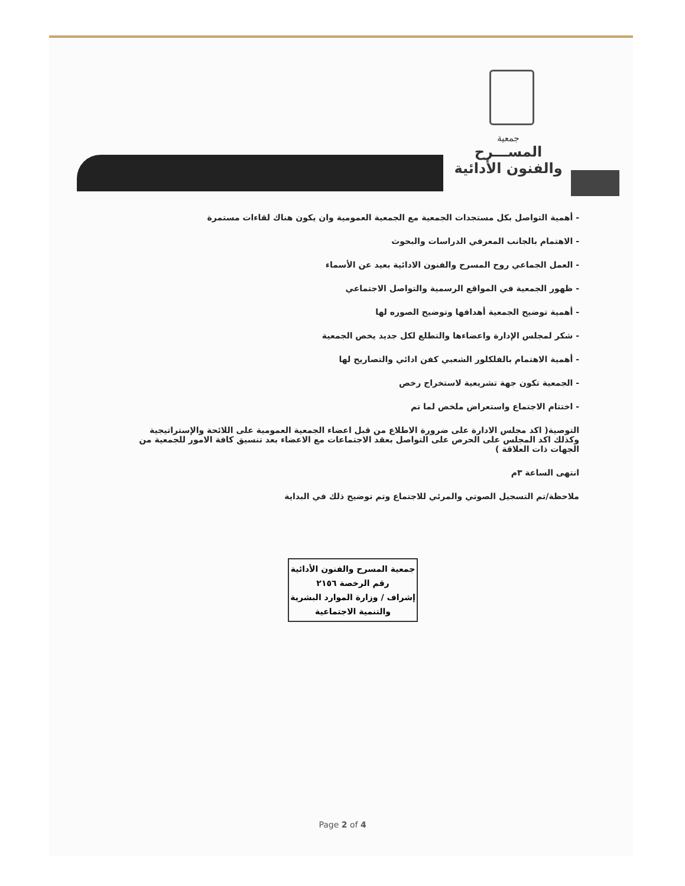جمعية
المســـرح
والفنون الأدائية
- أهمية التواصل بكل مستجدات الجمعية مع الجمعية العمومية وان يكون هناك لقاءات مستمرة
- الاهتمام بالجانب المعرفي الدراسات والبحوث
- العمل الجماعي روح المسرح والفنون الادائية بعيد عن الأسماء
- ظهور الجمعية في المواقع الرسمية والتواصل الاجتماعي
- أهمية توضيح الجمعية أهدافها وتوضيح الصوره لها
- شكر لمجلس الإدارة واعضاءها والتطلع لكل جديد يخص الجمعية
- أهمية الاهتمام بالفلكلور الشعبي كفن ادائي والتصاريح لها
- الجمعية تكون جهة تشريعية لاستخراج رخص
- اختتام الاجتماع واستعراض ملخص لما تم
التوصية( اكد مجلس الادارة على ضرورة الاطلاع من قبل اعضاء الجمعية العمومية على اللائحة والإستراتيجية وكذلك اكد المجلس على الحرص على التواصل بعقد الاجتماعات مع الاعضاء بعد تنسيق كافة الامور للجمعية من الجهات ذات العلاقة )
انتهى الساعة ٣م
ملاحظة/تم التسجيل الصوتي والمرئي للاجتماع وتم توضيح ذلك في البداية
جمعية المسرح والفنون الأدائية
رقم الرخصة ٢١٥٦
إشراف / وزارة الموارد البشرية
والتنمية الاجتماعية
Page 2 of 4